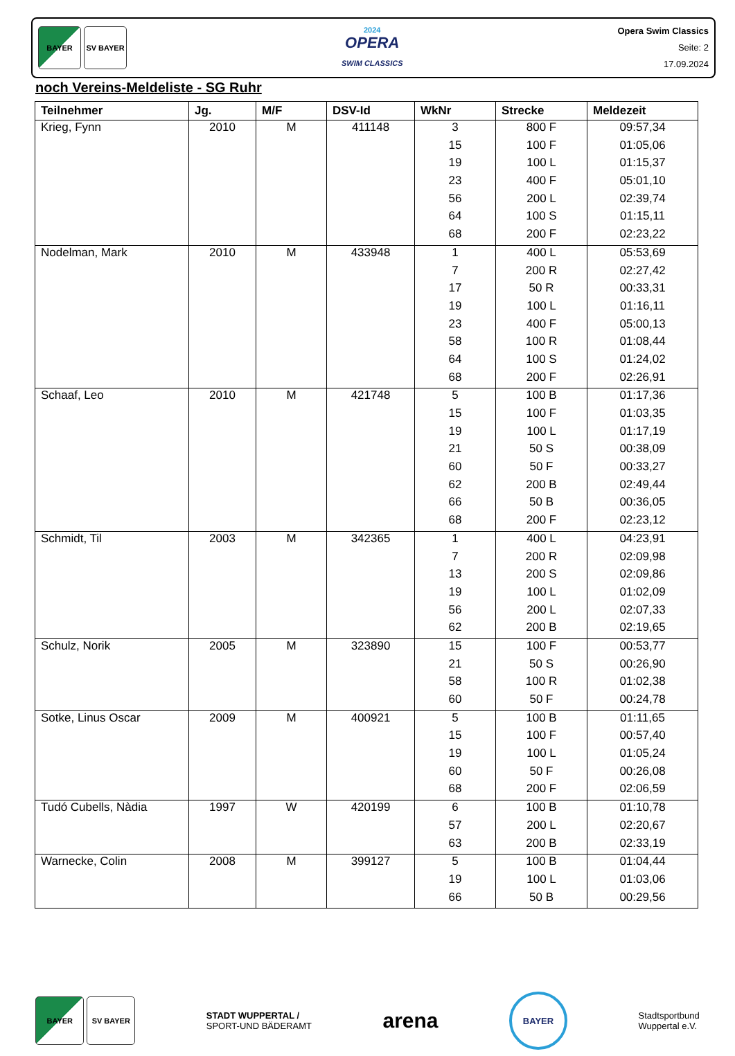BAYER SV BAYER
2024
OPERA
SWIM CLASSICS
Opera Swim Classics
Seite: 2
17.09.2024
noch Vereins-Meldeliste - SG Ruhr
| Teilnehmer | Jg. | M/F | DSV-Id | WkNr | Strecke | Meldezeit |
| --- | --- | --- | --- | --- | --- | --- |
| Krieg, Fynn | 2010 | M | 411148 | 3 | 800 F | 09:57,34 |
| | | | | 15 | 100 F | 01:05,06 |
| | | | | 19 | 100 L | 01:15,37 |
| | | | | 23 | 400 F | 05:01,10 |
| | | | | 56 | 200 L | 02:39,74 |
| | | | | 64 | 100 S | 01:15,11 |
| | | | | 68 | 200 F | 02:23,22 |
| Nodelman, Mark | 2010 | M | 433948 | 1 | 400 L | 05:53,69 |
| | | | | 7 | 200 R | 02:27,42 |
| | | | | 17 | 50 R | 00:33,31 |
| | | | | 19 | 100 L | 01:16,11 |
| | | | | 23 | 400 F | 05:00,13 |
| | | | | 58 | 100 R | 01:08,44 |
| | | | | 64 | 100 S | 01:24,02 |
| | | | | 68 | 200 F | 02:26,91 |
| Schaaf, Leo | 2010 | M | 421748 | 5 | 100 B | 01:17,36 |
| | | | | 15 | 100 F | 01:03,35 |
| | | | | 19 | 100 L | 01:17,19 |
| | | | | 21 | 50 S | 00:38,09 |
| | | | | 60 | 50 F | 00:33,27 |
| | | | | 62 | 200 B | 02:49,44 |
| | | | | 66 | 50 B | 00:36,05 |
| | | | | 68 | 200 F | 02:23,12 |
| Schmidt, Til | 2003 | M | 342365 | 1 | 400 L | 04:23,91 |
| | | | | 7 | 200 R | 02:09,98 |
| | | | | 13 | 200 S | 02:09,86 |
| | | | | 19 | 100 L | 01:02,09 |
| | | | | 56 | 200 L | 02:07,33 |
| | | | | 62 | 200 B | 02:19,65 |
| Schulz, Norik | 2005 | M | 323890 | 15 | 100 F | 00:53,77 |
| | | | | 21 | 50 S | 00:26,90 |
| | | | | 58 | 100 R | 01:02,38 |
| | | | | 60 | 50 F | 00:24,78 |
| Sotke, Linus Oscar | 2009 | M | 400921 | 5 | 100 B | 01:11,65 |
| | | | | 15 | 100 F | 00:57,40 |
| | | | | 19 | 100 L | 01:05,24 |
| | | | | 60 | 50 F | 00:26,08 |
| | | | | 68 | 200 F | 02:06,59 |
| Tudó Cubells, Nàdia | 1997 | W | 420199 | 6 | 100 B | 01:10,78 |
| | | | | 57 | 200 L | 02:20,67 |
| | | | | 63 | 200 B | 02:33,19 |
| Warnecke, Colin | 2008 | M | 399127 | 5 | 100 B | 01:04,44 |
| | | | | 19 | 100 L | 01:03,06 |
| | | | | 66 | 50 B | 00:29,56 |
BAYER SV BAYER
STADT WUPPERTAL /
SPORT-UND BÄDERAMT
arena
BAYER
Stadtsportbund
Wuppertal e.V.